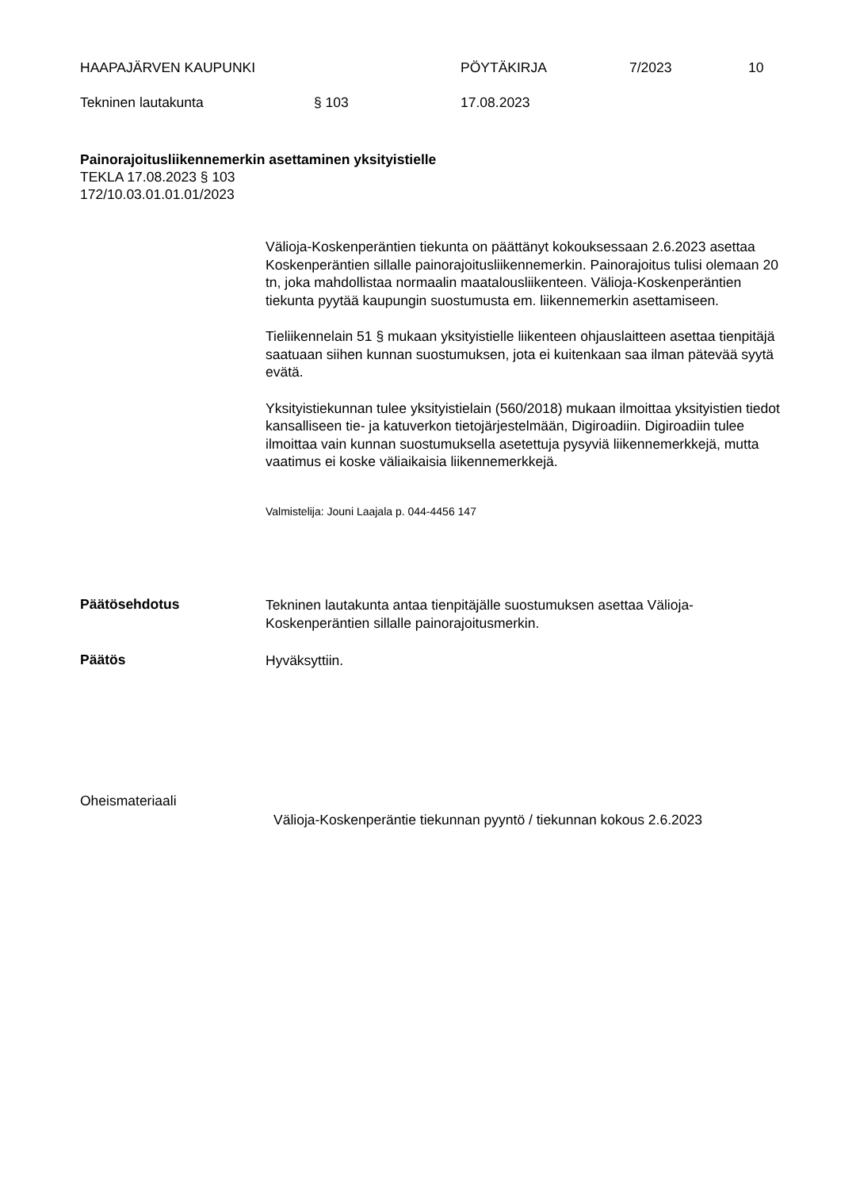HAAPAJÄRVEN KAUPUNKI PÖYTÄKIRJA 7/2023 10
Tekninen lautakunta § 103 17.08.2023
Painorajoitusliikennemerkin asettaminen yksityistielle
TEKLA 17.08.2023 § 103
172/10.03.01.01.01/2023
Välioja-Koskenperäntien tiekunta on päättänyt kokouksessaan 2.6.2023 asettaa Koskenperäntien sillalle painorajoitusliikennemerkin. Painorajoitus tulisi olemaan 20 tn, joka mahdollistaa normaalin maatalousliikenteen. Välioja-Koskenperäntien tiekunta pyytää kaupungin suostumusta em. liikennemerkin asettamiseen.
Tieliikennelain 51 § mukaan yksityistielle liikenteen ohjauslaitteen asettaa tienpitäjä saatuaan siihen kunnan suostumuksen, jota ei kuitenkaan saa ilman pätevää syytä evätä.
Yksityistiekunnan tulee yksityistielain (560/2018) mukaan ilmoittaa yksityistien tiedot kansalliseen tie- ja katuverkon tietojärjestelmään, Digiroadiin. Digiroadiin tulee ilmoittaa vain kunnan suostumuksella asetettuja pysyviä liikennemerkkejä, mutta vaatimus ei koske väliaikaisia liikennemerkkejä.
Valmistelija: Jouni Laajala p. 044-4456 147
Päätösehdotus
Tekninen lautakunta antaa tienpitäjälle suostumuksen asettaa Välioja-Koskenperäntien sillalle painorajoitusmerkin.
Päätös Hyväksyttiin.
Oheismateriaali
Välioja-Koskenperäntie tiekunnan pyyntö / tiekunnan kokous 2.6.2023